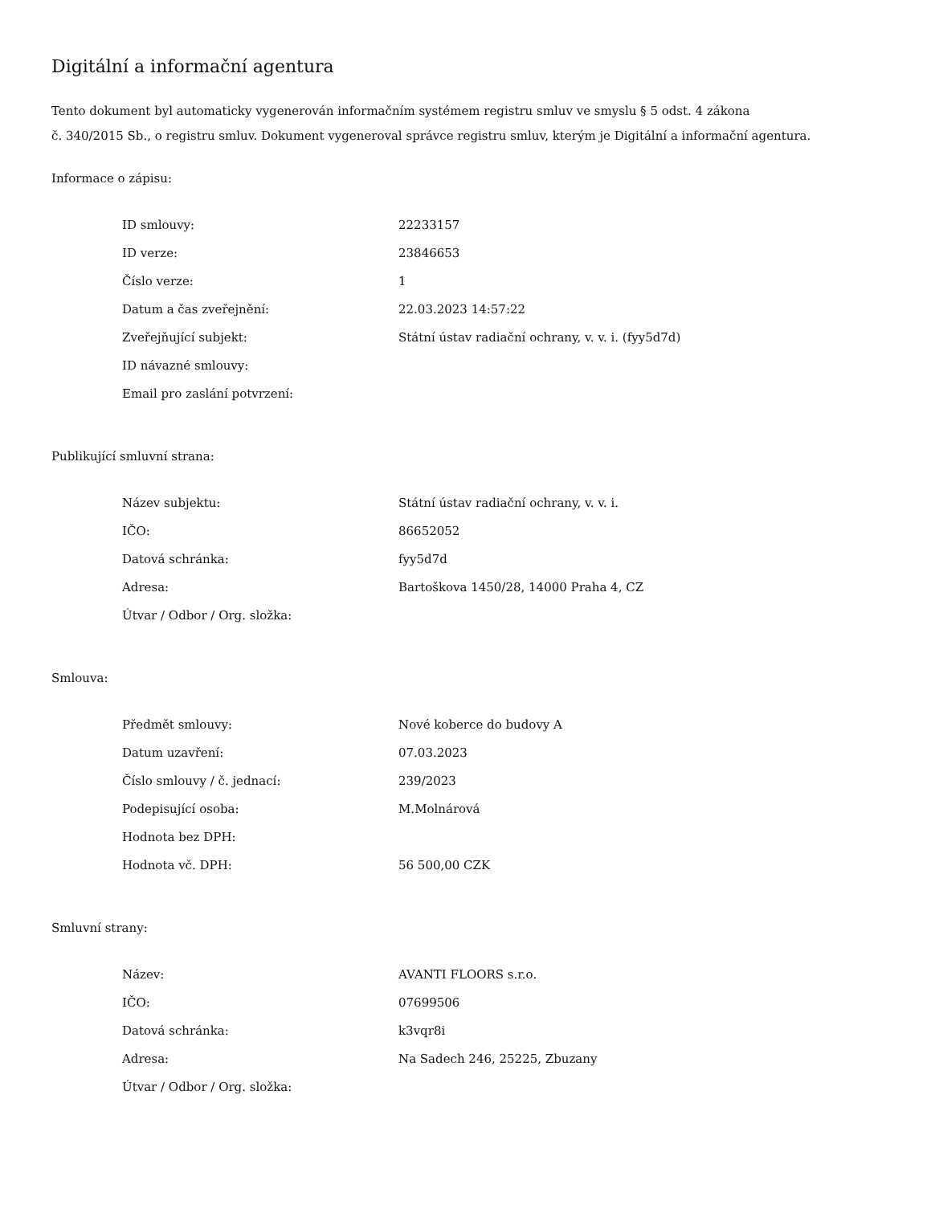Digitální a informační agentura
Tento dokument byl automaticky vygenerován informačním systémem registru smluv ve smyslu § 5 odst. 4 zákona
č. 340/2015 Sb., o registru smluv. Dokument vygeneroval správce registru smluv, kterým je Digitální a informační agentura.
Informace o zápisu:
| ID smlouvy: | 22233157 |
| ID verze: | 23846653 |
| Číslo verze: | 1 |
| Datum a čas zveřejnění: | 22.03.2023 14:57:22 |
| Zveřejňující subjekt: | Státní ústav radiační ochrany, v. v. i. (fyy5d7d) |
| ID návazné smlouvy: | |
| Email pro zaslání potvrzení: | |
Publikující smluvní strana:
| Název subjektu: | Státní ústav radiační ochrany, v. v. i. |
| IČO: | 86652052 |
| Datová schránka: | fyy5d7d |
| Adresa: | Bartoškova 1450/28, 14000 Praha 4, CZ |
| Útvar / Odbor / Org. složka: | |
Smlouva:
| Předmět smlouvy: | Nové koberce do budovy A |
| Datum uzavření: | 07.03.2023 |
| Číslo smlouvy / č. jednací: | 239/2023 |
| Podepisující osoba: | M.Molnárová |
| Hodnota bez DPH: | |
| Hodnota vč. DPH: | 56 500,00 CZK |
Smluvní strany:
| Název: | AVANTI FLOORS s.r.o. |
| IČO: | 07699506 |
| Datová schránka: | k3vqr8i |
| Adresa: | Na Sadech 246, 25225, Zbuzany |
| Útvar / Odbor / Org. složka: | |